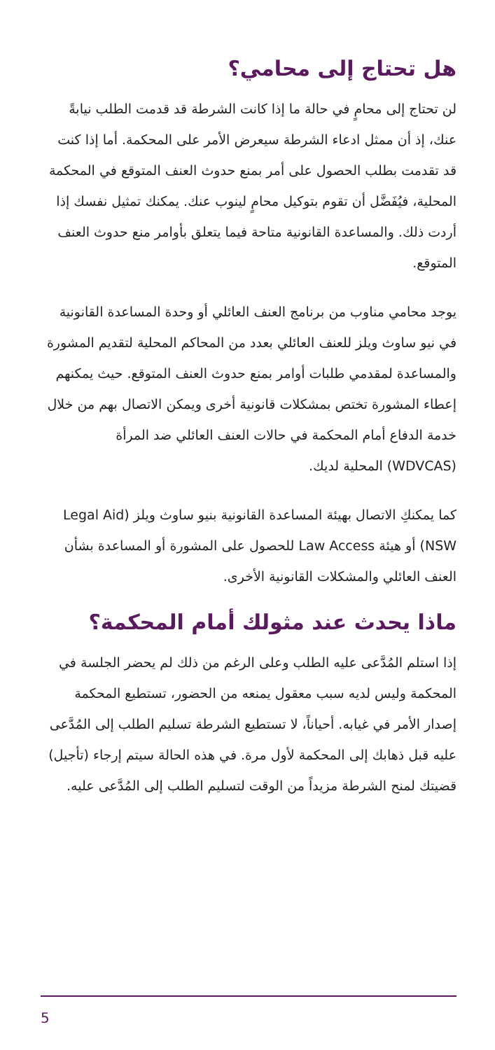هل تحتاج إلى محامي؟
لن تحتاج إلى محامٍ في حالة ما إذا كانت الشرطة قد قدمت الطلب نيابةً عنك، إذ أن ممثل ادعاء الشرطة سيعرض الأمر على المحكمة. أما إذا كنت قد تقدمت بطلب الحصول على أمر بمنع حدوث العنف المتوقع في المحكمة المحلية، فيُفَضَّل أن تقوم بتوكيل محامٍ لينوب عنك. يمكنك تمثيل نفسك إذا أردت ذلك. والمساعدة القانونية متاحة فيما يتعلق بأوامر منع حدوث العنف المتوقع.
يوجد محامي مناوب من برنامج العنف العائلي أو وحدة المساعدة القانونية في نيو ساوث ويلز للعنف العائلي بعدد من المحاكم المحلية لتقديم المشورة والمساعدة لمقدمي طلبات أوامر بمنع حدوث العنف المتوقع. حيث يمكنهم إعطاء المشورة تختص بمشكلات قانونية أخرى ويمكن الاتصال بهم من خلال خدمة الدفاع أمام المحكمة في حالات العنف العائلي ضد المرأة (WDVCAS) المحلية لديك.
كما يمكنكِ الاتصال بهيئة المساعدة القانونية بنيو ساوث ويلز (Legal Aid NSW) أو هيئة Law Access للحصول على المشورة أو المساعدة بشأن العنف العائلي والمشكلات القانونية الأخرى.
ماذا يحدث عند مثولك أمام المحكمة؟
إذا استلم المُدَّعى عليه الطلب وعلى الرغم من ذلك لم يحضر الجلسة في المحكمة وليس لديه سبب معقول يمنعه من الحضور، تستطيع المحكمة إصدار الأمر في غيابه. أحياناً، لا تستطيع الشرطة تسليم الطلب إلى المُدَّعى عليه قبل ذهابك إلى المحكمة لأول مرة. في هذه الحالة سيتم إرجاء (تأجيل) قضيتك لمنح الشرطة مزيداً من الوقت لتسليم الطلب إلى المُدَّعى عليه.
5